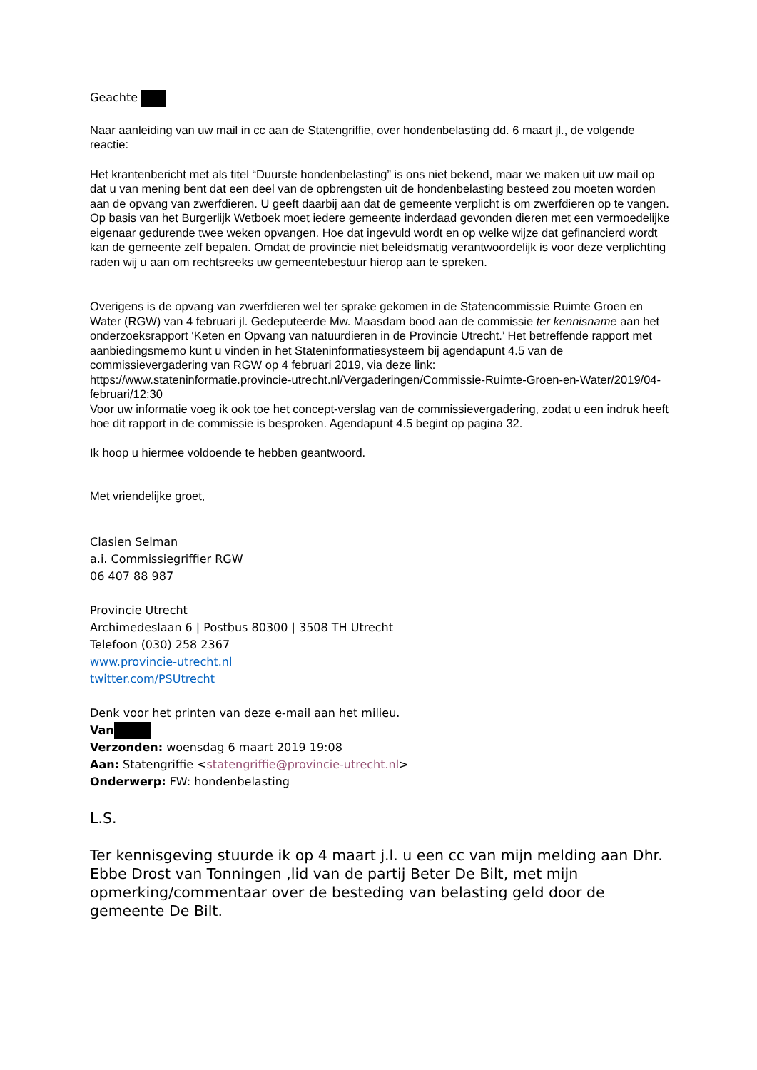Geachte
Naar aanleiding van uw mail in cc aan de Statengriffie, over hondenbelasting dd. 6 maart jl., de volgende reactie:
Het krantenbericht met als titel “Duurste hondenbelasting” is ons niet bekend, maar we maken uit uw mail op dat u van mening bent dat een deel van de opbrengsten uit de hondenbelasting besteed zou moeten worden aan de opvang van zwerfdieren. U geeft daarbij aan dat de gemeente verplicht is om zwerfdieren op te vangen. Op basis van het Burgerlijk Wetboek moet iedere gemeente inderdaad gevonden dieren met een vermoedelijke eigenaar gedurende twee weken opvangen. Hoe dat ingevuld wordt en op welke wijze dat gefinancierd wordt kan de gemeente zelf bepalen. Omdat de provincie niet beleidsmatig verantwoordelijk is voor deze verplichting raden wij u aan om rechtsreeks uw gemeentebestuur hierop aan te spreken.
Overigens is de opvang van zwerfdieren wel ter sprake gekomen in de Statencommissie Ruimte Groen en Water (RGW) van 4 februari jl. Gedeputeerde Mw. Maasdam bood aan de commissie ter kennisname aan het onderzoeksrapport ‘Keten en Opvang van natuurdieren in de Provincie Utrecht.’ Het betreffende rapport met aanbiedingsmemo kunt u vinden in het Stateninformatiesysteem bij agendapunt 4.5 van de commissievergadering van RGW op 4 februari 2019, via deze link:
https://www.stateninformatie.provincie-utrecht.nl/Vergaderingen/Commissie-Ruimte-Groen-en-Water/2019/04-februari/12:30
Voor uw informatie voeg ik ook toe het concept-verslag van de commissievergadering, zodat u een indruk heeft hoe dit rapport in de commissie is besproken. Agendapunt 4.5 begint op pagina 32.
Ik hoop u hiermee voldoende te hebben geantwoord.
Met vriendelijke groet,
Clasien Selman
a.i. Commissiegriffier RGW
06 407 88 987
Provincie Utrecht
Archimedeslaan 6 | Postbus 80300 | 3508 TH Utrecht
Telefoon (030) 258 2367
www.provincie-utrecht.nl
twitter.com/PSUtrecht
Denk voor het printen van deze e-mail aan het milieu.
Van
Verzonden: woensdag 6 maart 2019 19:08
Aan: Statengriffie <statengriffie@provincie-utrecht.nl>
Onderwerp: FW: hondenbelasting
L.S.
Ter kennisgeving stuurde ik op 4 maart j.l. u een cc van mijn melding aan Dhr. Ebbe Drost van Tonningen ,lid van de partij Beter De Bilt, met mijn opmerking/commentaar over de besteding van belasting geld door de gemeente De Bilt.